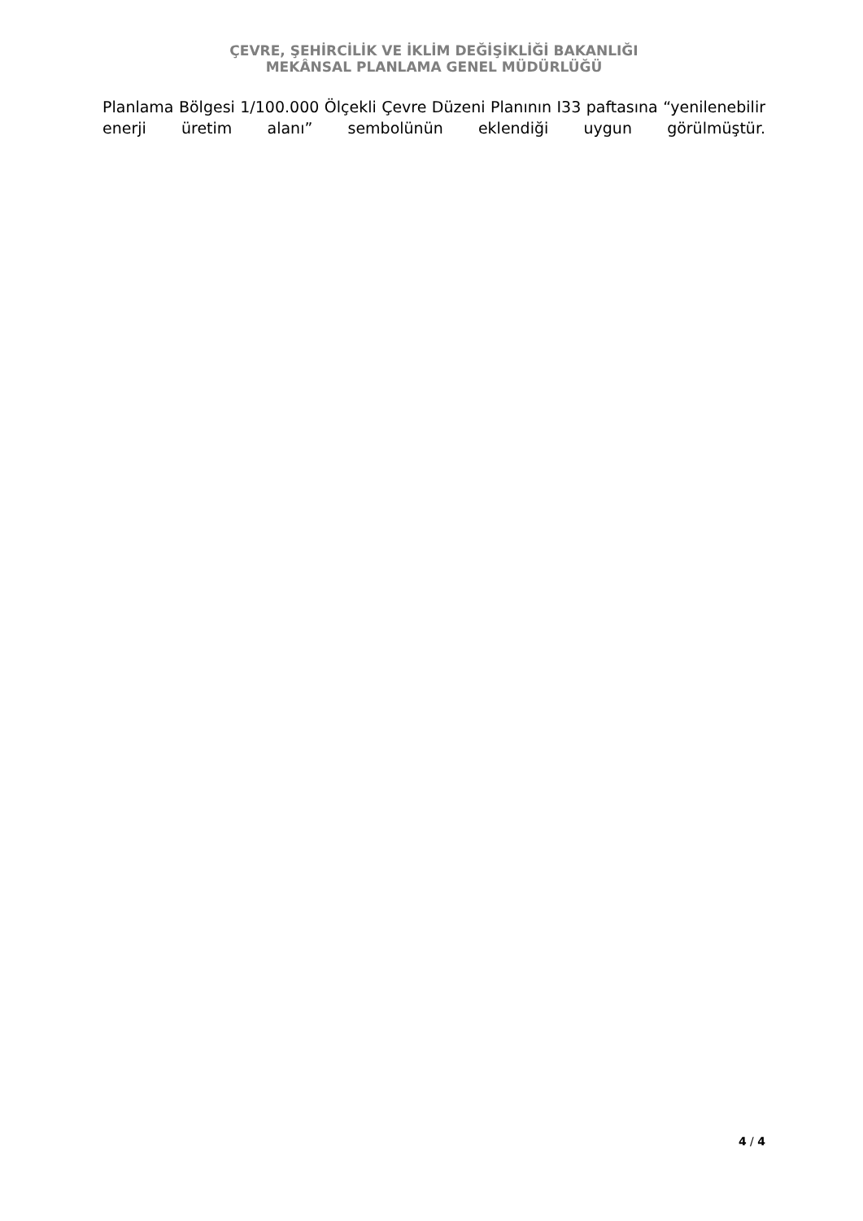ÇEVRE, ŞEHİRCİLİK VE İKLİM DEĞİŞİKLİĞİ BAKANLIĞI
MEKÂNSAL PLANLAMA GENEL MÜDÜRLÜĞÜ
Planlama Bölgesi 1/100.000 Ölçekli Çevre Düzeni Planının I33 paftasına “yenilenebilir enerji üretim alanı” sembolünün eklendiği uygun görülmüştür.
4 / 4